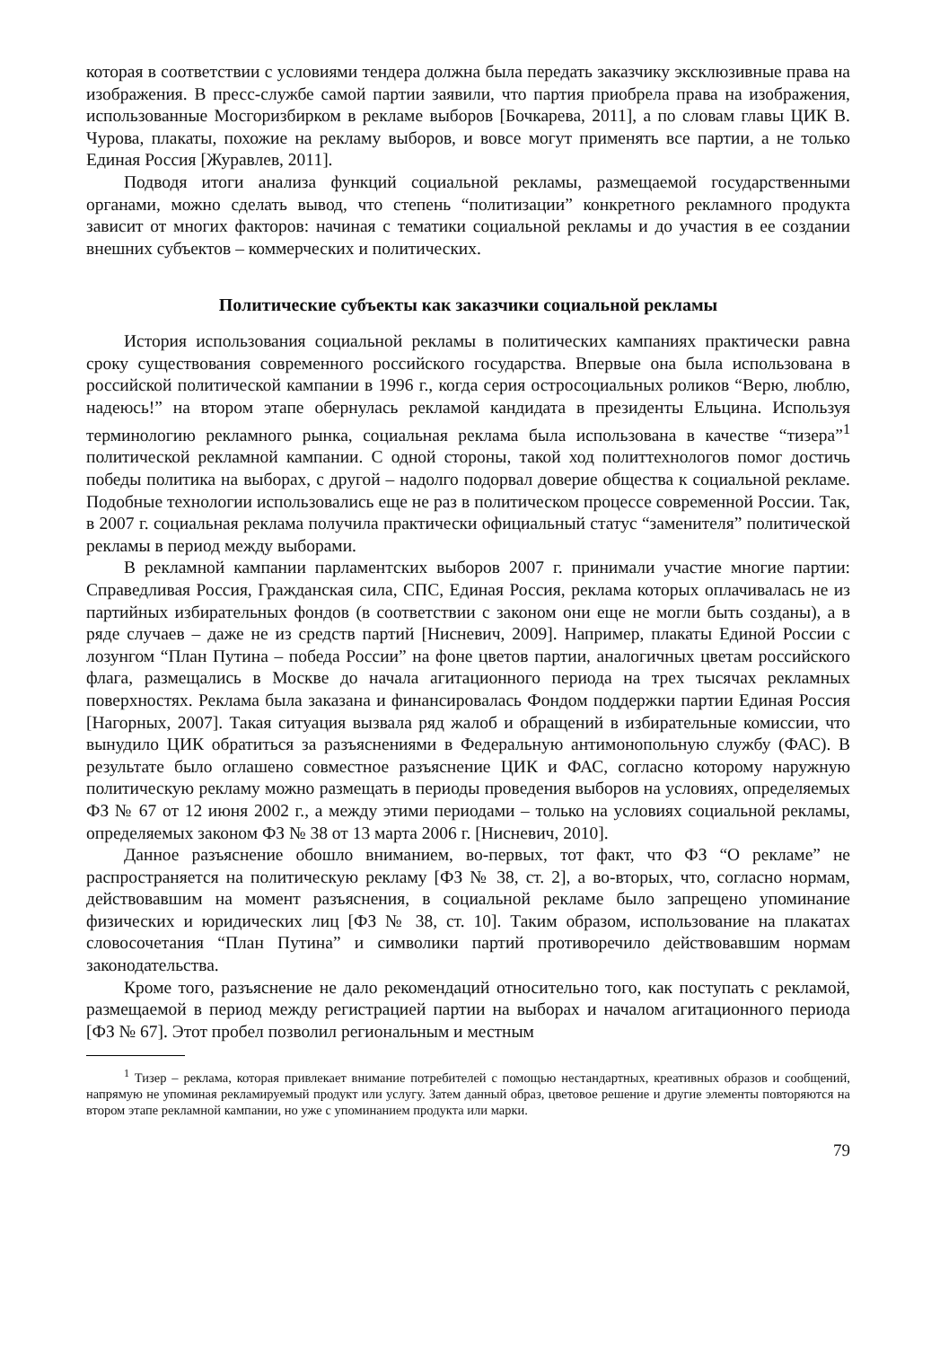которая в соответствии с условиями тендера должна была передать заказчику эксклюзивные права на изображения. В пресс-службе самой партии заявили, что партия приобрела права на изображения, использованные Мосгоризбирком в рекламе выборов [Бочкарева, 2011], а по словам главы ЦИК В. Чурова, плакаты, похожие на рекламу выборов, и вовсе могут применять все партии, а не только Единая Россия [Журавлев, 2011].
Подводя итоги анализа функций социальной рекламы, размещаемой государственными органами, можно сделать вывод, что степень “политизации” конкретного рекламного продукта зависит от многих факторов: начиная с тематики социальной рекламы и до участия в ее создании внешних субъектов – коммерческих и политических.
Политические субъекты как заказчики социальной рекламы
История использования социальной рекламы в политических кампаниях практически равна сроку существования современного российского государства. Впервые она была использована в российской политической кампании в 1996 г., когда серия остросоциальных роликов “Верю, люблю, надеюсь!” на втором этапе обернулась рекламой кандидата в президенты Ельцина. Используя терминологию рекламного рынка, социальная реклама была использована в качестве “тизера”<sup>1</sup> политической рекламной кампании. С одной стороны, такой ход политтехнологов помог достичь победы политика на выборах, с другой – надолго подорвал доверие общества к социальной рекламе. Подобные технологии использовались еще не раз в политическом процессе современной России. Так, в 2007 г. социальная реклама получила практически официальный статус “заменителя” политической рекламы в период между выборами.
В рекламной кампании парламентских выборов 2007 г. принимали участие многие партии: Справедливая Россия, Гражданская сила, СПС, Единая Россия, реклама которых оплачивалась не из партийных избирательных фондов (в соответствии с законом они еще не могли быть созданы), а в ряде случаев – даже не из средств партий [Нисневич, 2009]. Например, плакаты Единой России с лозунгом “План Путина – победа России” на фоне цветов партии, аналогичных цветам российского флага, размещались в Москве до начала агитационного периода на трех тысячах рекламных поверхностях. Реклама была заказана и финансировалась Фондом поддержки партии Единая Россия [Нагорных, 2007]. Такая ситуация вызвала ряд жалоб и обращений в избирательные комиссии, что вынудило ЦИК обратиться за разъяснениями в Федеральную антимонопольную службу (ФАС). В результате было оглашено совместное разъяснение ЦИК и ФАС, согласно которому наружную политическую рекламу можно размещать в периоды проведения выборов на условиях, определяемых ФЗ № 67 от 12 июня 2002 г., а между этими периодами – только на условиях социальной рекламы, определяемых законом ФЗ № 38 от 13 марта 2006 г. [Нисневич, 2010].
Данное разъяснение обошло вниманием, во-первых, тот факт, что ФЗ “О рекламе” не распространяется на политическую рекламу [ФЗ № 38, ст. 2], а во-вторых, что, согласно нормам, действовавшим на момент разъяснения, в социальной рекламе было запрещено упоминание физических и юридических лиц [ФЗ № 38, ст. 10]. Таким образом, использование на плакатах словосочетания “План Путина” и символики партий противоречило действовавшим нормам законодательства.
Кроме того, разъяснение не дало рекомендаций относительно того, как поступать с рекламой, размещаемой в период между регистрацией партии на выборах и началом агитационного периода [ФЗ № 67]. Этот пробел позволил региональным и местным
<sup>1</sup> Тизер – реклама, которая привлекает внимание потребителей с помощью нестандартных, креативных образов и сообщений, напрямую не упоминая рекламируемый продукт или услугу. Затем данный образ, цветовое решение и другие элементы повторяются на втором этапе рекламной кампании, но уже с упоминанием продукта или марки.
79